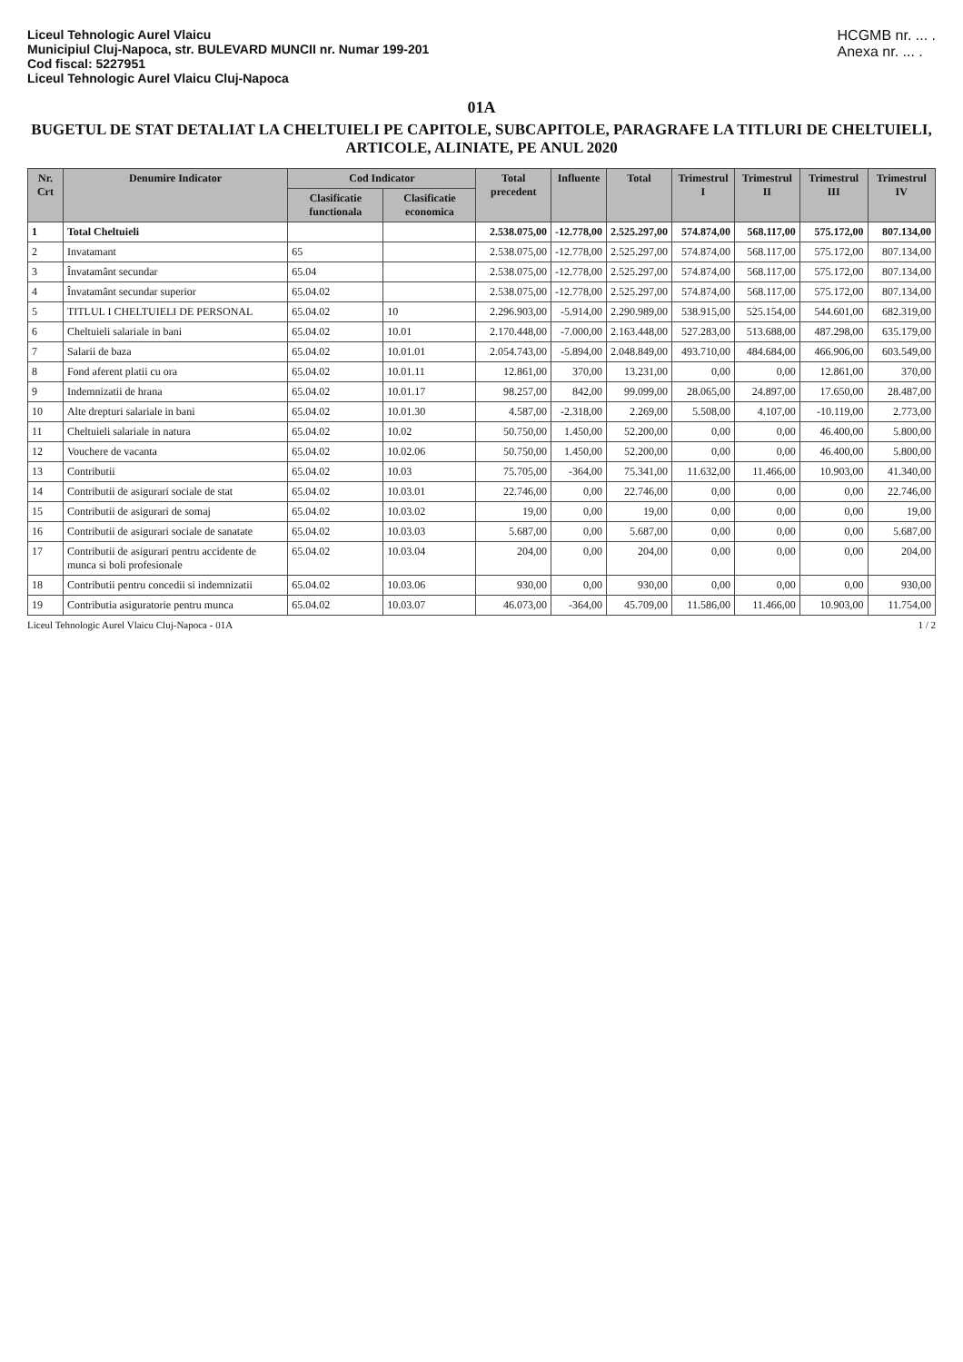Liceul Tehnologic Aurel Vlaicu
Municipiul Cluj-Napoca, str. BULEVARD MUNCII nr. Numar 199-201
Cod fiscal: 5227951
Liceul Tehnologic Aurel Vlaicu Cluj-Napoca
HCGMB nr. ... .
Anexa nr. ... .
01A
BUGETUL DE STAT DETALIAT LA CHELTUIELI PE CAPITOLE, SUBCAPITOLE, PARAGRAFE LA TITLURI DE CHELTUIELI, ARTICOLE, ALINIATE, PE ANUL 2020
| Nr. Crt | Denumire Indicator | Cod Indicator | | Total precedent | Influente | Total | Trimestrul I | Trimestrul II | Trimestrul III | Trimestrul IV |
| --- | --- | --- | --- | --- | --- | --- | --- | --- | --- | --- |
| | | Clasificatie functionala | Clasificatie economica | | | | | | | |
| 1 | Total Cheltuieli | | | 2.538.075,00 | -12.778,00 | 2.525.297,00 | 574.874,00 | 568.117,00 | 575.172,00 | 807.134,00 |
| 2 | Invatamant | 65 | | 2.538.075,00 | -12.778,00 | 2.525.297,00 | 574.874,00 | 568.117,00 | 575.172,00 | 807.134,00 |
| 3 | Învatamânt secundar | 65.04 | | 2.538.075,00 | -12.778,00 | 2.525.297,00 | 574.874,00 | 568.117,00 | 575.172,00 | 807.134,00 |
| 4 | Învatamânt secundar superior | 65.04.02 | | 2.538.075,00 | -12.778,00 | 2.525.297,00 | 574.874,00 | 568.117,00 | 575.172,00 | 807.134,00 |
| 5 | TITLUL I CHELTUIELI DE PERSONAL | 65.04.02 | 10 | 2.296.903,00 | -5.914,00 | 2.290.989,00 | 538.915,00 | 525.154,00 | 544.601,00 | 682.319,00 |
| 6 | Cheltuieli salariale in bani | 65.04.02 | 10.01 | 2.170.448,00 | -7.000,00 | 2.163.448,00 | 527.283,00 | 513.688,00 | 487.298,00 | 635.179,00 |
| 7 | Salarii de baza | 65.04.02 | 10.01.01 | 2.054.743,00 | -5.894,00 | 2.048.849,00 | 493.710,00 | 484.684,00 | 466.906,00 | 603.549,00 |
| 8 | Fond aferent platii cu ora | 65.04.02 | 10.01.11 | 12.861,00 | 370,00 | 13.231,00 | 0,00 | 0,00 | 12.861,00 | 370,00 |
| 9 | Indemnizatii de hrana | 65.04.02 | 10.01.17 | 98.257,00 | 842,00 | 99.099,00 | 28.065,00 | 24.897,00 | 17.650,00 | 28.487,00 |
| 10 | Alte drepturi salariale in bani | 65.04.02 | 10.01.30 | 4.587,00 | -2.318,00 | 2.269,00 | 5.508,00 | 4.107,00 | -10.119,00 | 2.773,00 |
| 11 | Cheltuieli salariale in natura | 65.04.02 | 10.02 | 50.750,00 | 1.450,00 | 52.200,00 | 0,00 | 0,00 | 46.400,00 | 5.800,00 |
| 12 | Vouchere de vacanta | 65.04.02 | 10.02.06 | 50.750,00 | 1.450,00 | 52.200,00 | 0,00 | 0,00 | 46.400,00 | 5.800,00 |
| 13 | Contributii | 65.04.02 | 10.03 | 75.705,00 | -364,00 | 75.341,00 | 11.632,00 | 11.466,00 | 10.903,00 | 41.340,00 |
| 14 | Contributii de asigurari sociale de stat | 65.04.02 | 10.03.01 | 22.746,00 | 0,00 | 22.746,00 | 0,00 | 0,00 | 0,00 | 22.746,00 |
| 15 | Contributii de asigurari de somaj | 65.04.02 | 10.03.02 | 19,00 | 0,00 | 19,00 | 0,00 | 0,00 | 0,00 | 19,00 |
| 16 | Contributii de asigurari sociale de sanatate | 65.04.02 | 10.03.03 | 5.687,00 | 0,00 | 5.687,00 | 0,00 | 0,00 | 0,00 | 5.687,00 |
| 17 | Contributii de asigurari pentru accidente de munca si boli profesionale | 65.04.02 | 10.03.04 | 204,00 | 0,00 | 204,00 | 0,00 | 0,00 | 0,00 | 204,00 |
| 18 | Contributii pentru concedii si indemnizatii | 65.04.02 | 10.03.06 | 930,00 | 0,00 | 930,00 | 0,00 | 0,00 | 0,00 | 930,00 |
| 19 | Contributia asiguratorie pentru munca | 65.04.02 | 10.03.07 | 46.073,00 | -364,00 | 45.709,00 | 11.586,00 | 11.466,00 | 10.903,00 | 11.754,00 |
Liceul Tehnologic Aurel Vlaicu Cluj-Napoca - 01A 1 / 2